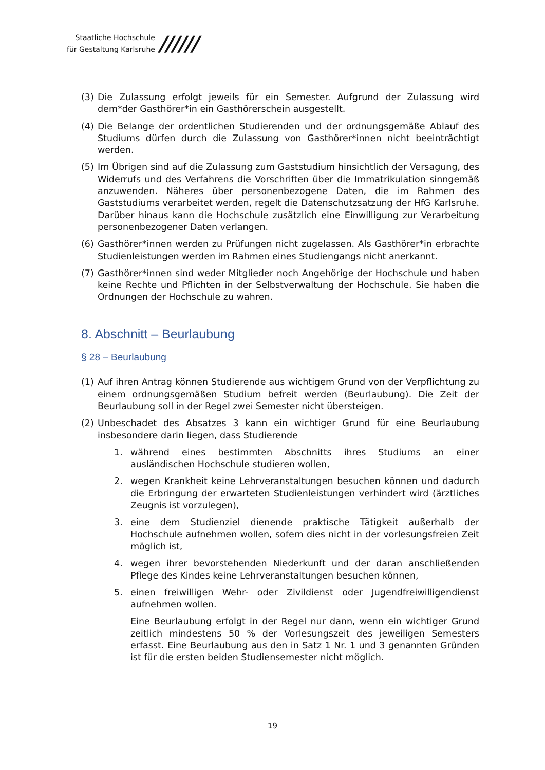Staatliche Hochschule
für Gestaltung Karlsruhe
//////
(3) Die Zulassung erfolgt jeweils für ein Semester. Aufgrund der Zulassung wird dem*der Gasthörer*in ein Gasthörerschein ausgestellt.
(4) Die Belange der ordentlichen Studierenden und der ordnungsgemäße Ablauf des Studiums dürfen durch die Zulassung von Gasthörer*innen nicht beeinträchtigt werden.
(5) Im Übrigen sind auf die Zulassung zum Gaststudium hinsichtlich der Versagung, des Widerrufs und des Verfahrens die Vorschriften über die Immatrikulation sinngemäß anzuwenden. Näheres über personenbezogene Daten, die im Rahmen des Gaststudiums verarbeitet werden, regelt die Datenschutzsatzung der HfG Karlsruhe. Darüber hinaus kann die Hochschule zusätzlich eine Einwilligung zur Verarbeitung personenbezogener Daten verlangen.
(6) Gasthörer*innen werden zu Prüfungen nicht zugelassen. Als Gasthörer*in erbrachte Studienleistungen werden im Rahmen eines Studiengangs nicht anerkannt.
(7) Gasthörer*innen sind weder Mitglieder noch Angehörige der Hochschule und haben keine Rechte und Pflichten in der Selbstverwaltung der Hochschule. Sie haben die Ordnungen der Hochschule zu wahren.
8. Abschnitt – Beurlaubung
§ 28 – Beurlaubung
(1) Auf ihren Antrag können Studierende aus wichtigem Grund von der Verpflichtung zu einem ordnungsgemäßen Studium befreit werden (Beurlaubung). Die Zeit der Beurlaubung soll in der Regel zwei Semester nicht übersteigen.
(2) Unbeschadet des Absatzes 3 kann ein wichtiger Grund für eine Beurlaubung insbesondere darin liegen, dass Studierende
1. während eines bestimmten Abschnitts ihres Studiums an einer ausländischen Hochschule studieren wollen,
2. wegen Krankheit keine Lehrveranstaltungen besuchen können und dadurch die Erbringung der erwarteten Studienleistungen verhindert wird (ärztliches Zeugnis ist vorzulegen),
3. eine dem Studienziel dienende praktische Tätigkeit außerhalb der Hochschule aufnehmen wollen, sofern dies nicht in der vorlesungsfreien Zeit möglich ist,
4. wegen ihrer bevorstehenden Niederkunft und der daran anschließenden Pflege des Kindes keine Lehrveranstaltungen besuchen können,
5. einen freiwilligen Wehr- oder Zivildienst oder Jugendfreiwilligendienst aufnehmen wollen.
Eine Beurlaubung erfolgt in der Regel nur dann, wenn ein wichtiger Grund zeitlich mindestens 50 % der Vorlesungszeit des jeweiligen Semesters erfasst. Eine Beurlaubung aus den in Satz 1 Nr. 1 und 3 genannten Gründen ist für die ersten beiden Studiensemester nicht möglich.
19